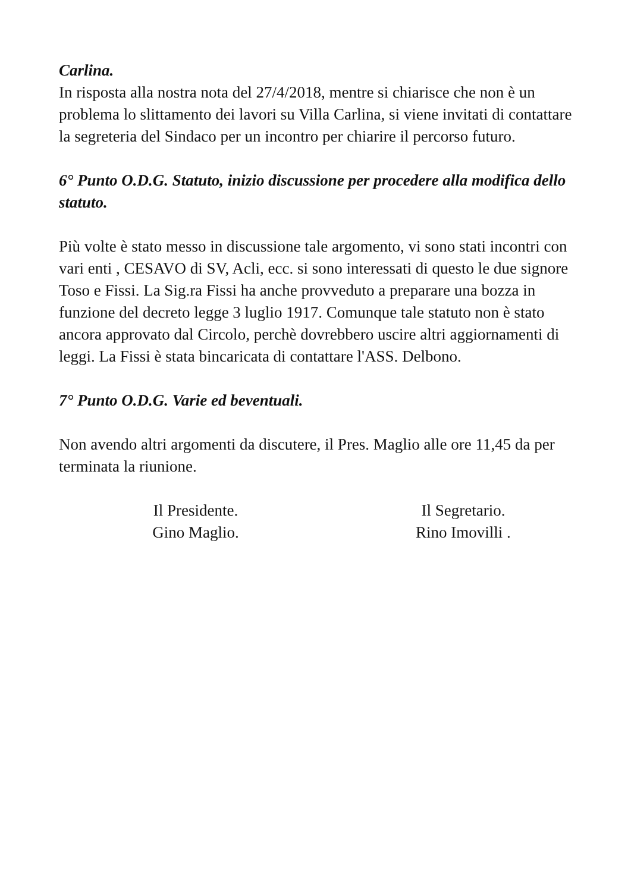Carlina.
In risposta alla nostra nota del 27/4/2018, mentre si chiarisce che non è un problema lo slittamento dei lavori su Villa Carlina, si viene invitati di contattare la segreteria del Sindaco per un incontro per chiarire il percorso futuro.
6° Punto O.D.G. Statuto, inizio discussione per procedere alla modifica dello statuto.
Più volte è stato messo in discussione tale argomento, vi sono stati incontri con vari enti , CESAVO di SV, Acli, ecc. si sono interessati di questo le due signore Toso e Fissi. La Sig.ra Fissi ha anche provveduto a preparare una bozza in funzione del decreto legge 3 luglio 1917. Comunque tale statuto non è stato ancora approvato dal Circolo, perchè dovrebbero uscire altri aggiornamenti di leggi. La Fissi è stata bincaricata di contattare l'ASS. Delbono.
7° Punto O.D.G. Varie ed beventuali.
Non avendo altri argomenti da discutere, il Pres. Maglio alle ore 11,45 da per terminata la riunione.
Il Presidente.
Gino Maglio.
Il Segretario.
Rino Imovilli .